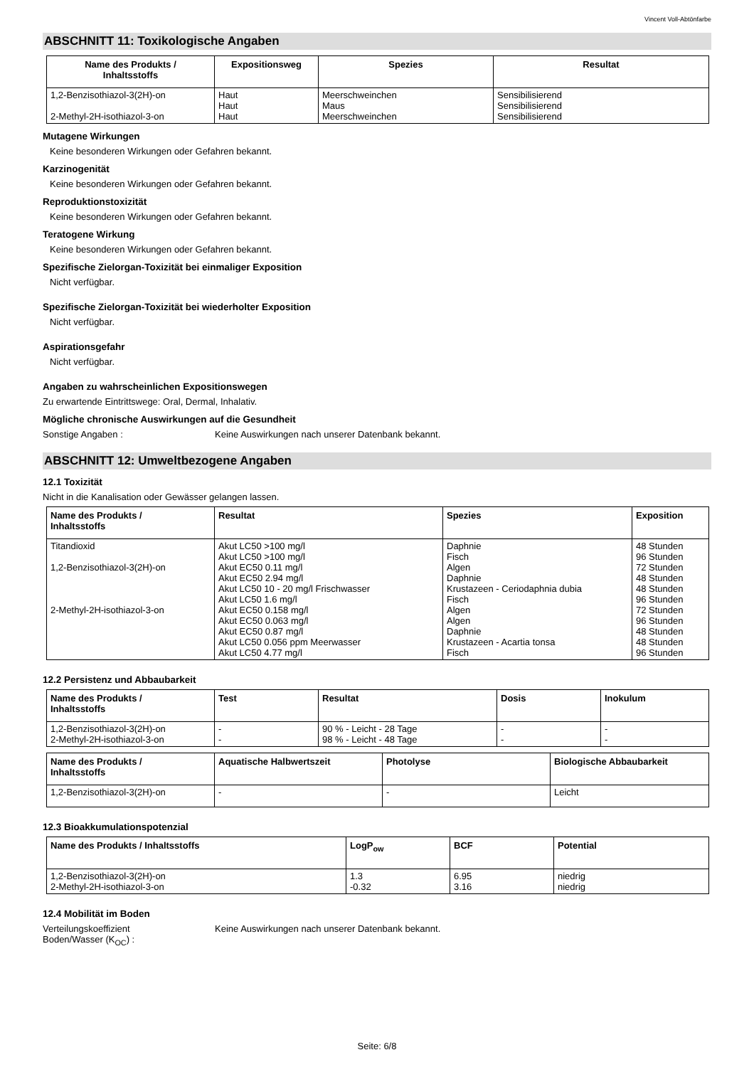Vincent Voll-Abtönfarbe
ABSCHNITT 11: Toxikologische Angaben
| Name des Produkts / Inhaltsstoffs | Expositionsweg | Spezies | Resultat |
| --- | --- | --- | --- |
| 1,2-Benzisothiazol-3(2H)-on 2-Methyl-2H-isothiazol-3-on | Haut Haut Haut | Meerschweinchen Maus Meerschweinchen | Sensibilisierend Sensibilisierend Sensibilisierend |
Mutagene Wirkungen
Keine besonderen Wirkungen oder Gefahren bekannt.
Karzinogenität
Keine besonderen Wirkungen oder Gefahren bekannt.
Reproduktionstoxizität
Keine besonderen Wirkungen oder Gefahren bekannt.
Teratogene Wirkung
Keine besonderen Wirkungen oder Gefahren bekannt.
Spezifische Zielorgan-Toxizität bei einmaliger Exposition
Nicht verfügbar.
Spezifische Zielorgan-Toxizität bei wiederholter Exposition
Nicht verfügbar.
Aspirationsgefahr
Nicht verfügbar.
Angaben zu wahrscheinlichen Expositionswegen
Zu erwartende Eintrittswege: Oral, Dermal, Inhalativ.
Mögliche chronische Auswirkungen auf die Gesundheit
Sonstige Angaben : Keine Auswirkungen nach unserer Datenbank bekannt.
ABSCHNITT 12: Umweltbezogene Angaben
12.1 Toxizität
Nicht in die Kanalisation oder Gewässer gelangen lassen.
| Name des Produkts / Inhaltsstoffs | Resultat | Spezies | Exposition |
| --- | --- | --- | --- |
| Titandioxid 1,2-Benzisothiazol-3(2H)-on 2-Methyl-2H-isothiazol-3-on | Akut LC50 >100 mg/l Akut LC50 >100 mg/l Akut EC50 0.11 mg/l Akut EC50 2.94 mg/l Akut LC50 10 - 20 mg/l Frischwasser Akut LC50 1.6 mg/l Akut EC50 0.158 mg/l Akut EC50 0.063 mg/l Akut EC50 0.87 mg/l Akut LC50 0.056 ppm Meerwasser Akut LC50 4.77 mg/l | Daphnie Fisch Algen Daphnie Krustazeen - Ceriodaphnia dubia Fisch Algen Algen Daphnie Krustazeen - Acartia tonsa Fisch | 48 Stunden 96 Stunden 72 Stunden 48 Stunden 48 Stunden 96 Stunden 72 Stunden 96 Stunden 48 Stunden 48 Stunden 96 Stunden |
12.2 Persistenz und Abbaubarkeit
| Name des Produkts / Inhaltsstoffs | Test | Resultat | Dosis | Inokulum |
| --- | --- | --- | --- | --- |
| 1,2-Benzisothiazol-3(2H)-on 2-Methyl-2H-isothiazol-3-on | - - | 90 % - Leicht - 28 Tage 98 % - Leicht - 48 Tage | - - | - - |
| Name des Produkts / Inhaltsstoffs | Aquatische Halbwertszeit | Photolyse | Biologische Abbaubarkeit |
| --- | --- | --- | --- |
| 1,2-Benzisothiazol-3(2H)-on | - | - | Leicht |
12.3 Bioakkumulationspotenzial
| Name des Produkts / Inhaltsstoffs | LogP<sub>ow</sub> | BCF | Potential |
| --- | --- | --- | --- |
| 1,2-Benzisothiazol-3(2H)-on 2-Methyl-2H-isothiazol-3-on | 1.3 -0.32 | 6.95 3.16 | niedrig niedrig |
12.4 Mobilität im Boden
Verteilungskoeffizient
Boden/Wasser (K<sub>OC</sub>) :
Keine Auswirkungen nach unserer Datenbank bekannt.
Seite: 6/8